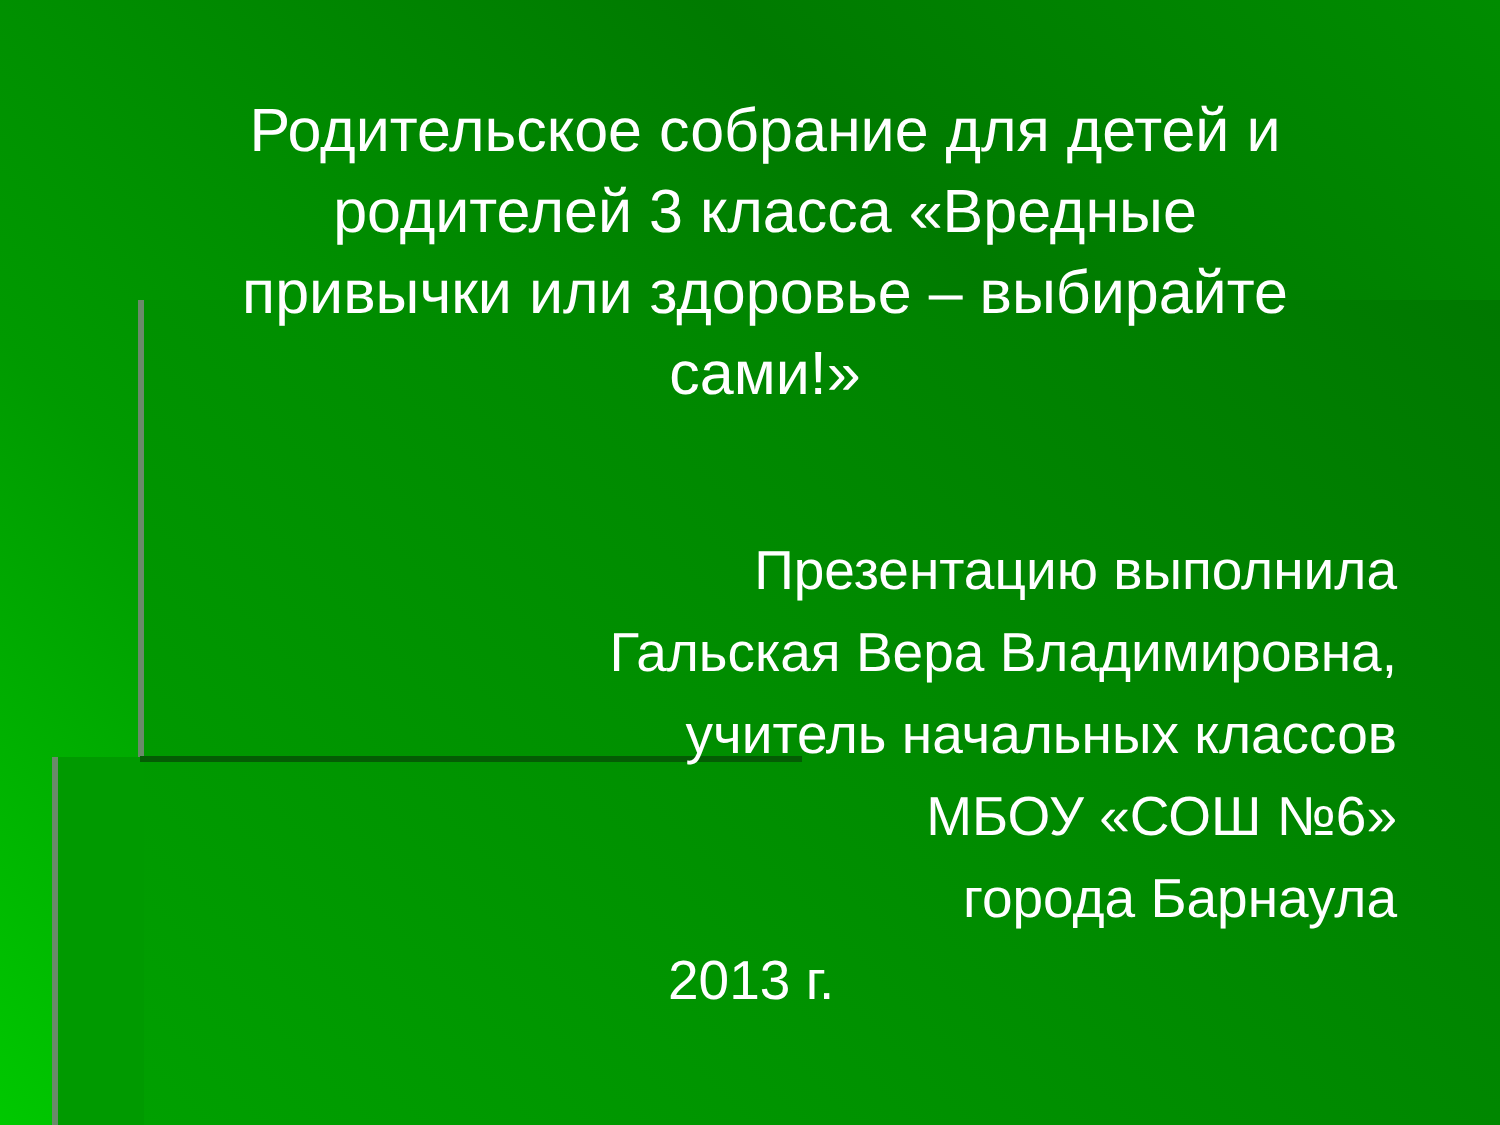Родительское собрание для детей и родителей 3 класса «Вредные привычки или здоровье – выбирайте сами!»
Презентацию выполнила
Гальская Вера Владимировна,
учитель начальных классов
МБОУ «СОШ №6»
города Барнаула
2013 г.